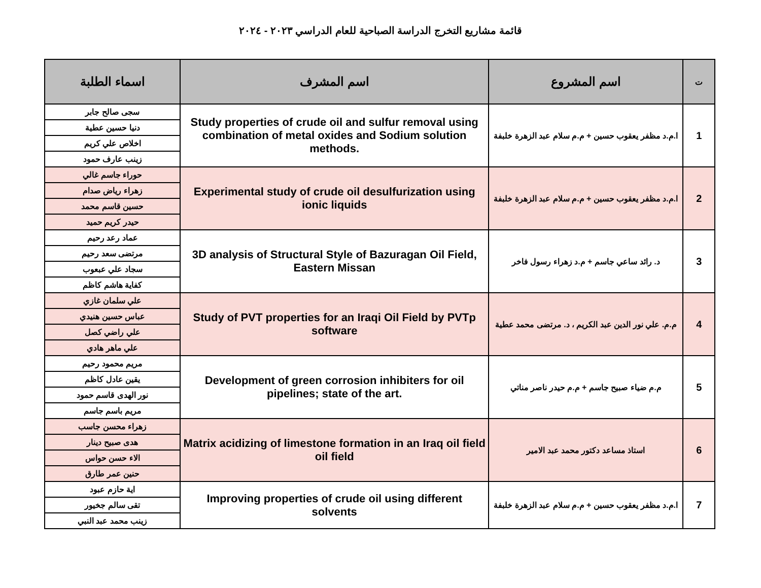قائمة مشاريع التخرج الدراسة الصباحية للعام الدراسي ٢٠٢٣ - ٢٠٢٤
| ت | اسم المشروع | اسم المشرف | اسماء الطلبة |
| --- | --- | --- | --- |
| 1 | ا.م.د مظفر يعقوب حسين + م.م سلام عبد الزهرة خلبفة | Study properties of crude oil and sulfur removal using combination of metal oxides and Sodium solution methods. | سجى صالح جابر |
| | | | دنيا حسين عطية |
| | | | اخلاص علي كريم |
| | | | زينب عارف حمود |
| 2 | ا.م.د مظفر يعقوب حسين + م.م سلام عبد الزهرة خلبفة | Experimental study of crude oil desulfurization using ionic liquids | حوراء جاسم غالي |
| | | | زهراء رياض صدام |
| | | | حسين قاسم محمد |
| | | | حيدر كريم حميد |
| 3 | د. رائد ساعي جاسم + م.د زهراء رسول فاخر | 3D analysis of Structural Style of Bazuragan Oil Field, Eastern Missan | عماد رعد رحيم |
| | | | مرتضى سعد رحيم |
| | | | سجاد علي عبعوب |
| | | | كفاية هاشم كاظم |
| 4 | م.م. علي نور الدين عبد الكريم ، د. مرتضى محمد عطية | Study of PVT properties for an Iraqi Oil Field by PVTp software | علي سلمان غازي |
| | | | عباس حسين هنيدي |
| | | | علي راضي كصل |
| | | | علي ماهر هادي |
| 5 | م.م ضياء صبيح جاسم + م.م حيدر ناصر مناتي | Development of green corrosion inhibiters for oil pipelines; state of the art. | مريم محمود رحيم |
| | | | يقين عادل كاظم |
| | | | نور الهدى قاسم حمود |
| | | | مريم باسم جاسم |
| 6 | استاذ مساعد دكتور محمد عبد الامير | Matrix acidizing of limestone formation in an Iraq oil field oil field | زهراء محسن جاسب |
| | | | هدى صبيح دينار |
| | | | الاء حسن حواس |
| | | | حنين عمر طارق |
| 7 | ا.م.د مظفر يعقوب حسين + م.م سلام عبد الزهرة خلبفة | Improving properties of crude oil using different solvents | اية حازم عبود |
| | | | تقى سالم جخيور |
| | | | زينب محمد عبد النبي |